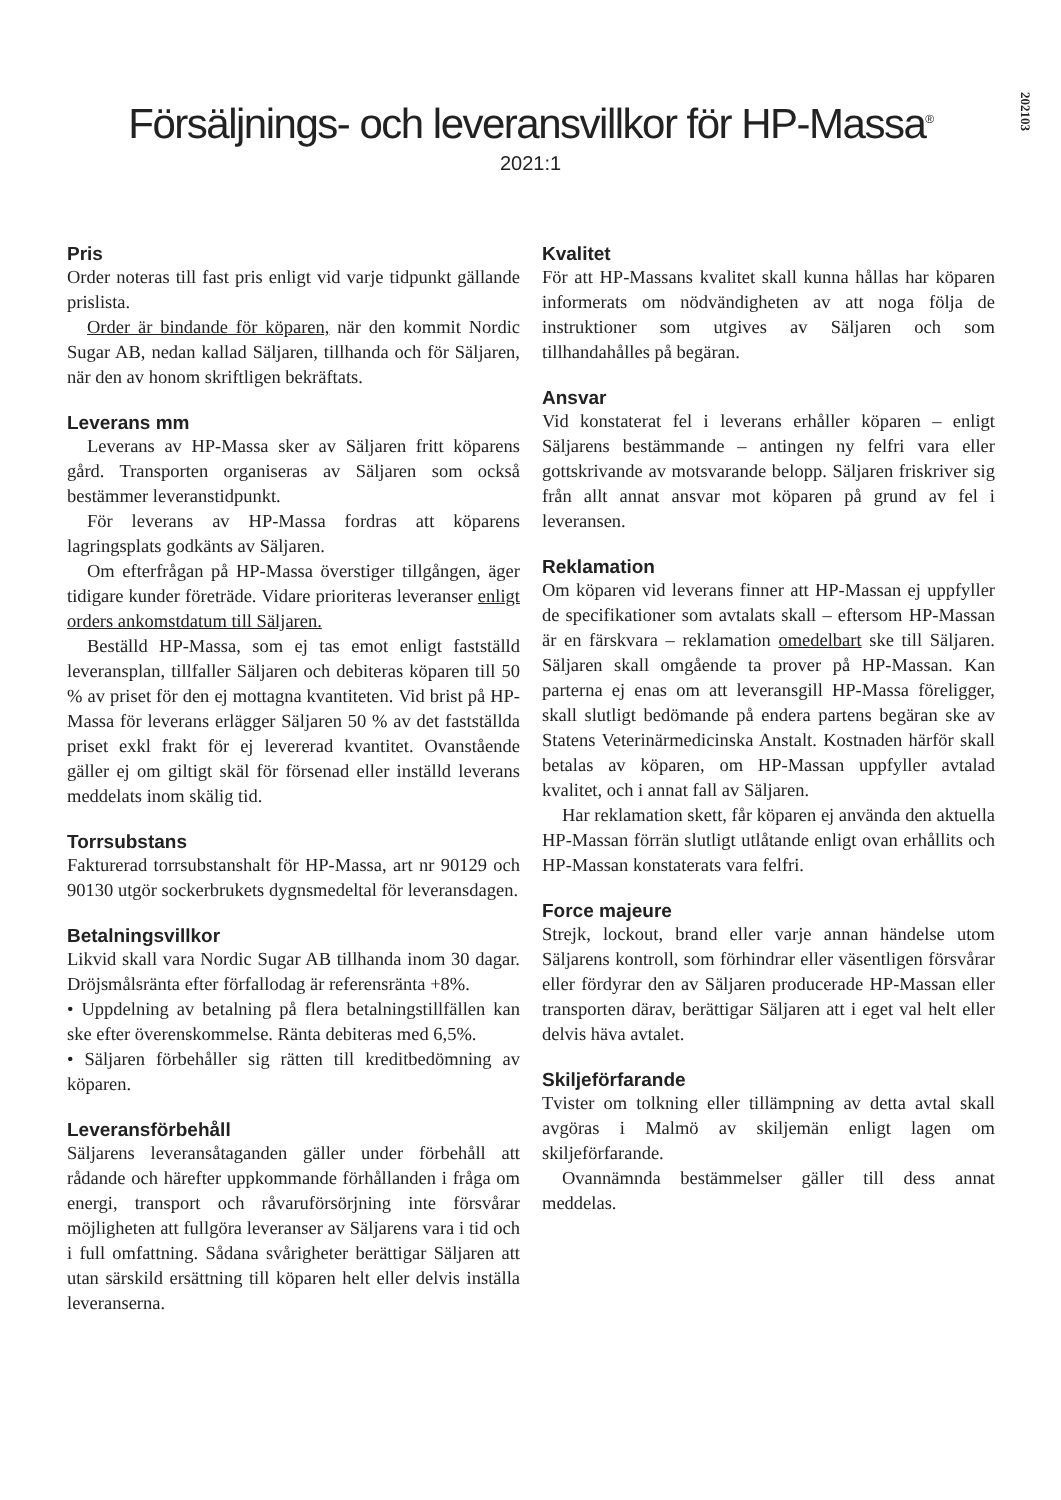202103
Försäljnings- och leveransvillkor för HP-Massa<sup>®</sup>
2021:1
Pris
Order noteras till fast pris enligt vid varje tidpunkt gällande prislista.
Order är bindande för köparen, när den kommit Nordic Sugar AB, nedan kallad Säljaren, tillhanda och för Säljaren, när den av honom skriftligen bekräftats.
Leverans mm
Leverans av HP-Massa sker av Säljaren fritt köparens gård. Transporten organiseras av Säljaren som också bestämmer leveranstidpunkt.
För leverans av HP-Massa fordras att köparens lagringsplats godkänts av Säljaren.
Om efterfrågan på HP-Massa överstiger tillgången, äger tidigare kunder företräde. Vidare prioriteras leveranser enligt orders ankomstdatum till Säljaren.
Beställd HP-Massa, som ej tas emot enligt fastställd leveransplan, tillfaller Säljaren och debiteras köparen till 50 % av priset för den ej mottagna kvantiteten. Vid brist på HP-Massa för leverans erlägger Säljaren 50 % av det fastställda priset exkl frakt för ej levererad kvantitet. Ovanstående gäller ej om giltigt skäl för försenad eller inställd leverans meddelats inom skälig tid.
Torrsubstans
Fakturerad torrsubstanshalt för HP-Massa, art nr 90129 och 90130 utgör sockerbrukets dygnsmedeltal för leveransdagen.
Betalningsvillkor
Likvid skall vara Nordic Sugar AB tillhanda inom 30 dagar. Dröjsmålsränta efter förfallodag är referensränta +8%.
• Uppdelning av betalning på flera betalningstillfällen kan ske efter överenskommelse. Ränta debiteras med 6,5%.
• Säljaren förbehåller sig rätten till kreditbedömning av köparen.
Leveransförbehåll
Säljarens leveransåtaganden gäller under förbehåll att rådande och härefter uppkommande förhållanden i fråga om energi, transport och råvaruförsörjning inte försvårar möjligheten att fullgöra leveranser av Säljarens vara i tid och i full omfattning. Sådana svårigheter berättigar Säljaren att utan särskild ersättning till köparen helt eller delvis inställa leveranserna.
Kvalitet
För att HP-Massans kvalitet skall kunna hållas har köparen informerats om nödvändigheten av att noga följa de instruktioner som utgives av Säljaren och som tillhandahålles på begäran.
Ansvar
Vid konstaterat fel i leverans erhåller köparen – enligt Säljarens bestämmande – antingen ny felfri vara eller gottskrivande av motsvarande belopp. Säljaren friskriver sig från allt annat ansvar mot köparen på grund av fel i leveransen.
Reklamation
Om köparen vid leverans finner att HP-Massan ej uppfyller de specifikationer som avtalats skall – eftersom HP-Massan är en färskvara – reklamation omedelbart ske till Säljaren. Säljaren skall omgående ta prover på HP-Massan. Kan parterna ej enas om att leveransgill HP-Massa föreligger, skall slutligt bedömande på endera partens begäran ske av Statens Veterinärmedicinska Anstalt. Kostnaden härför skall betalas av köparen, om HP-Massan uppfyller avtalad kvalitet, och i annat fall av Säljaren.
Har reklamation skett, får köparen ej använda den aktuella HP-Massan förrän slutligt utlåtande enligt ovan erhållits och HP-Massan konstaterats vara felfri.
Force majeure
Strejk, lockout, brand eller varje annan händelse utom Säljarens kontroll, som förhindrar eller väsentligen försvårar eller fördyrar den av Säljaren producerade HP-Massan eller transporten därav, berättigar Säljaren att i eget val helt eller delvis häva avtalet.
Skiljeförfarande
Tvister om tolkning eller tillämpning av detta avtal skall avgöras i Malmö av skiljemän enligt lagen om skiljeförfarande.
Ovannämnda bestämmelser gäller till dess annat meddelas.